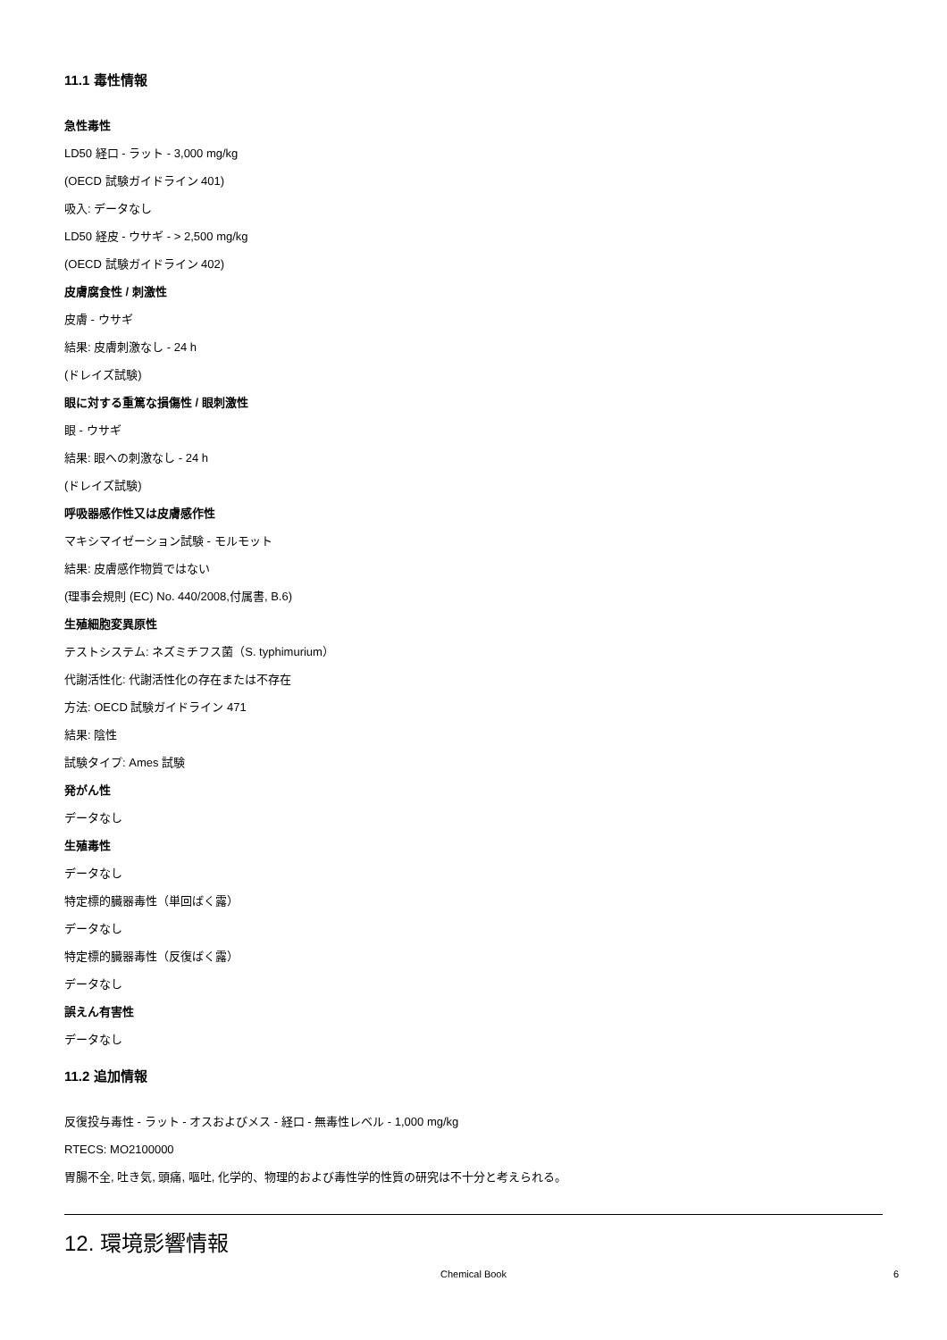11.1 毒性情報
急性毒性
LD50 経口 - ラット - 3,000 mg/kg
(OECD 試験ガイドライン 401)
吸入: データなし
LD50 経皮 - ウサギ - > 2,500 mg/kg
(OECD 試験ガイドライン 402)
皮膚腐食性 / 刺激性
皮膚 - ウサギ
結果: 皮膚刺激なし - 24 h
(ドレイズ試験)
眼に対する重篤な損傷性 / 眼刺激性
眼 - ウサギ
結果: 眼への刺激なし - 24 h
(ドレイズ試験)
呼吸器感作性又は皮膚感作性
マキシマイゼーション試験 - モルモット
結果: 皮膚感作物質ではない
(理事会規則 (EC) No. 440/2008,付属書, B.6)
生殖細胞変異原性
テストシステム: ネズミチフス菌（S. typhimurium）
代謝活性化: 代謝活性化の存在または不存在
方法: OECD 試験ガイドライン 471
結果: 陰性
試験タイプ: Ames 試験
発がん性
データなし
生殖毒性
データなし
特定標的臓器毒性（単回ばく露）
データなし
特定標的臓器毒性（反復ばく露）
データなし
誤えん有害性
データなし
11.2 追加情報
反復投与毒性 - ラット - オスおよびメス - 経口 - 無毒性レベル - 1,000 mg/kg
RTECS: MO2100000
胃腸不全, 吐き気, 頭痛, 嘔吐, 化学的、物理的および毒性学的性質の研究は不十分と考えられる。
12. 環境影響情報
Chemical Book
6